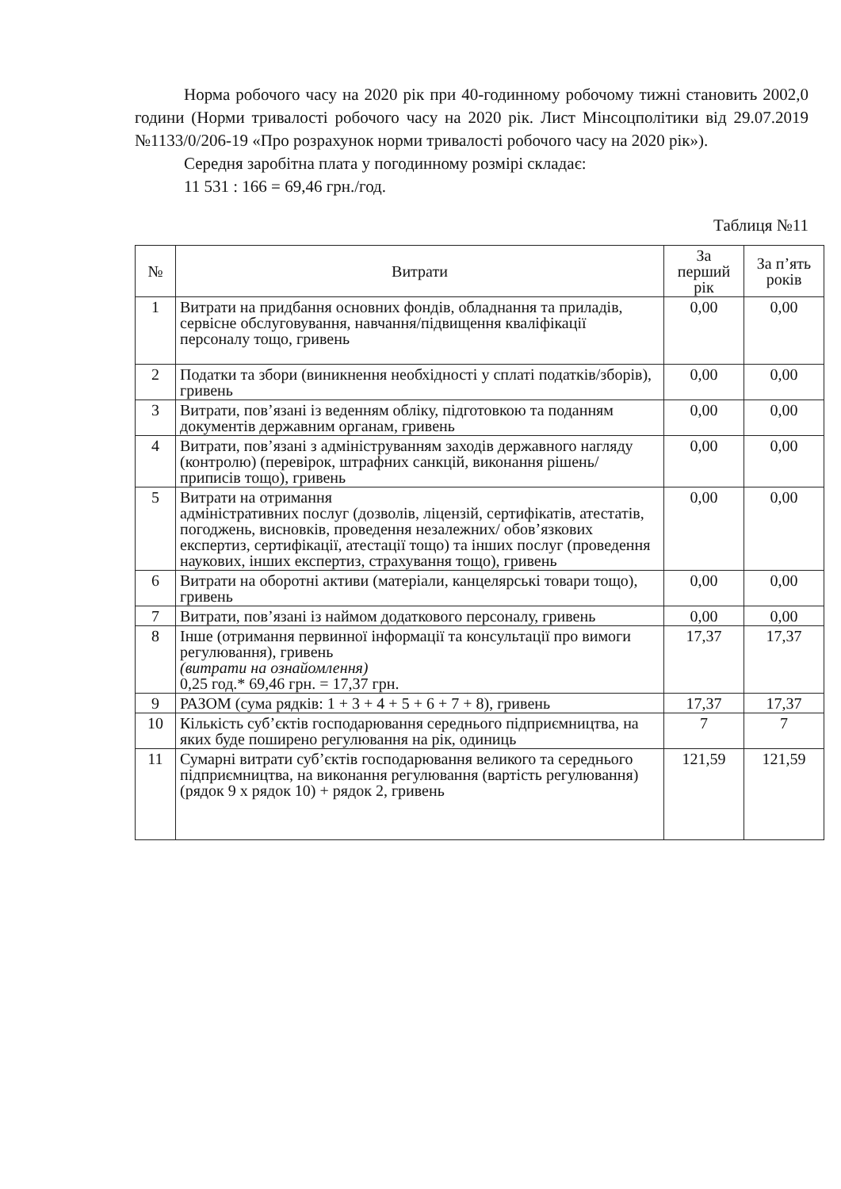Норма робочого часу на 2020 рік при 40-годинному робочому тижні становить 2002,0 години (Норми тривалості робочого часу на 2020 рік. Лист Мінсоцполітики від 29.07.2019 №1133/0/206-19 «Про розрахунок норми тривалості робочого часу на 2020 рік»).
Середня заробітна плата у погодинному розмірі складає:
11 531 : 166 = 69,46 грн./год.
Таблиця №11
| № | Витрати | За перший рік | За п’ять років |
| --- | --- | --- | --- |
| 1 | Витрати на придбання основних фондів, обладнання та приладів, сервісне обслуговування, навчання/підвищення кваліфікації персоналу тощо, гривень | 0,00 | 0,00 |
| 2 | Податки та збори (виникнення необхідності у сплаті податків/зборів), гривень | 0,00 | 0,00 |
| 3 | Витрати, пов’язані із веденням обліку, підготовкою та поданням документів державним органам, гривень | 0,00 | 0,00 |
| 4 | Витрати, пов’язані з адмініструванням заходів державного нагляду (контролю) (перевірок, штрафних санкцій, виконання рішень/ приписів тощо), гривень | 0,00 | 0,00 |
| 5 | Витрати на отримання адміністративних послуг (дозволів, ліцензій, сертифікатів, атестатів, погоджень, висновків, проведення незалежних/ обов’язкових експертиз, сертифікації, атестації тощо) та інших послуг (проведення наукових, інших експертиз, страхування тощо), гривень | 0,00 | 0,00 |
| 6 | Витрати на оборотні активи (матеріали, канцелярські товари тощо), гривень | 0,00 | 0,00 |
| 7 | Витрати, пов’язані із наймом додаткового персоналу, гривень | 0,00 | 0,00 |
| 8 | Інше (отримання первинної інформації та консультації про вимоги регулювання), гривень (витрати на ознайомлення) 0,25 год.* 69,46 грн. = 17,37 грн. | 17,37 | 17,37 |
| 9 | РАЗОМ (сума рядків: 1 + 3 + 4 + 5 + 6 + 7 + 8), гривень | 17,37 | 17,37 |
| 10 | Кількість суб’єктів господарювання середнього підприємництва, на яких буде поширено регулювання на рік, одиниць | 7 | 7 |
| 11 | Сумарні витрати суб’єктів господарювання великого та середнього підприємництва, на виконання регулювання (вартість регулювання) (рядок 9 х рядок 10) + рядок 2, гривень | 121,59 | 121,59 |